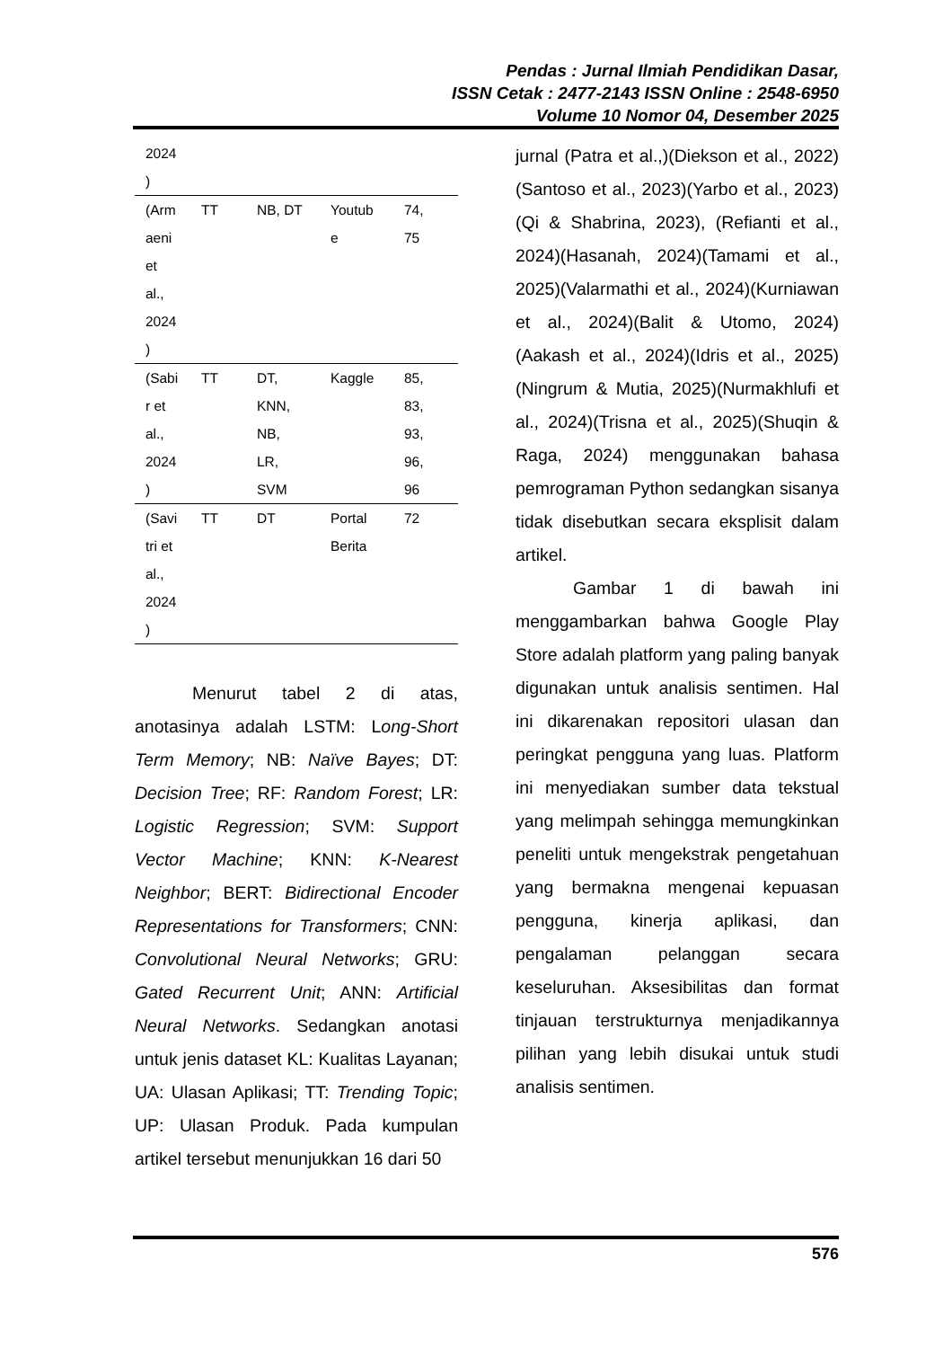Pendas : Jurnal Ilmiah Pendidikan Dasar,
ISSN Cetak : 2477-2143 ISSN Online : 2548-6950
Volume 10 Nomor 04, Desember 2025
| 2024 ) | | | | |
| (Arm aeni et al., 2024 ) | TT | NB, DT | Youtub e | 74, 75 |
| (Sabi r et al., 2024 ) | TT | DT, KNN, NB, LR, SVM | Kaggle | 85, 83, 93, 96, 96 |
| (Savi tri et al., 2024 ) | TT | DT | Portal Berita | 72 |
Menurut tabel 2 di atas, anotasinya adalah LSTM: Long-Short Term Memory; NB: Naïve Bayes; DT: Decision Tree; RF: Random Forest; LR: Logistic Regression; SVM: Support Vector Machine; KNN: K-Nearest Neighbor; BERT: Bidirectional Encoder Representations for Transformers; CNN: Convolutional Neural Networks; GRU: Gated Recurrent Unit; ANN: Artificial Neural Networks. Sedangkan anotasi untuk jenis dataset KL: Kualitas Layanan; UA: Ulasan Aplikasi; TT: Trending Topic; UP: Ulasan Produk. Pada kumpulan artikel tersebut menunjukkan 16 dari 50
jurnal (Patra et al.,)(Diekson et al., 2022)(Santoso et al., 2023)(Yarbo et al., 2023)(Qi & Shabrina, 2023), (Refianti et al., 2024)(Hasanah, 2024)(Tamami et al., 2025)(Valarmathi et al., 2024)(Kurniawan et al., 2024)(Balit & Utomo, 2024)(Aakash et al., 2024)(Idris et al., 2025)(Ningrum & Mutia, 2025)(Nurmakhlufi et al., 2024)(Trisna et al., 2025)(Shuqin & Raga, 2024) menggunakan bahasa pemrograman Python sedangkan sisanya tidak disebutkan secara eksplisit dalam artikel.
Gambar 1 di bawah ini menggambarkan bahwa Google Play Store adalah platform yang paling banyak digunakan untuk analisis sentimen. Hal ini dikarenakan repositori ulasan dan peringkat pengguna yang luas. Platform ini menyediakan sumber data tekstual yang melimpah sehingga memungkinkan peneliti untuk mengekstrak pengetahuan yang bermakna mengenai kepuasan pengguna, kinerja aplikasi, dan pengalaman pelanggan secara keseluruhan. Aksesibilitas dan format tinjauan terstrukturnya menjadikannya pilihan yang lebih disukai untuk studi analisis sentimen.
576